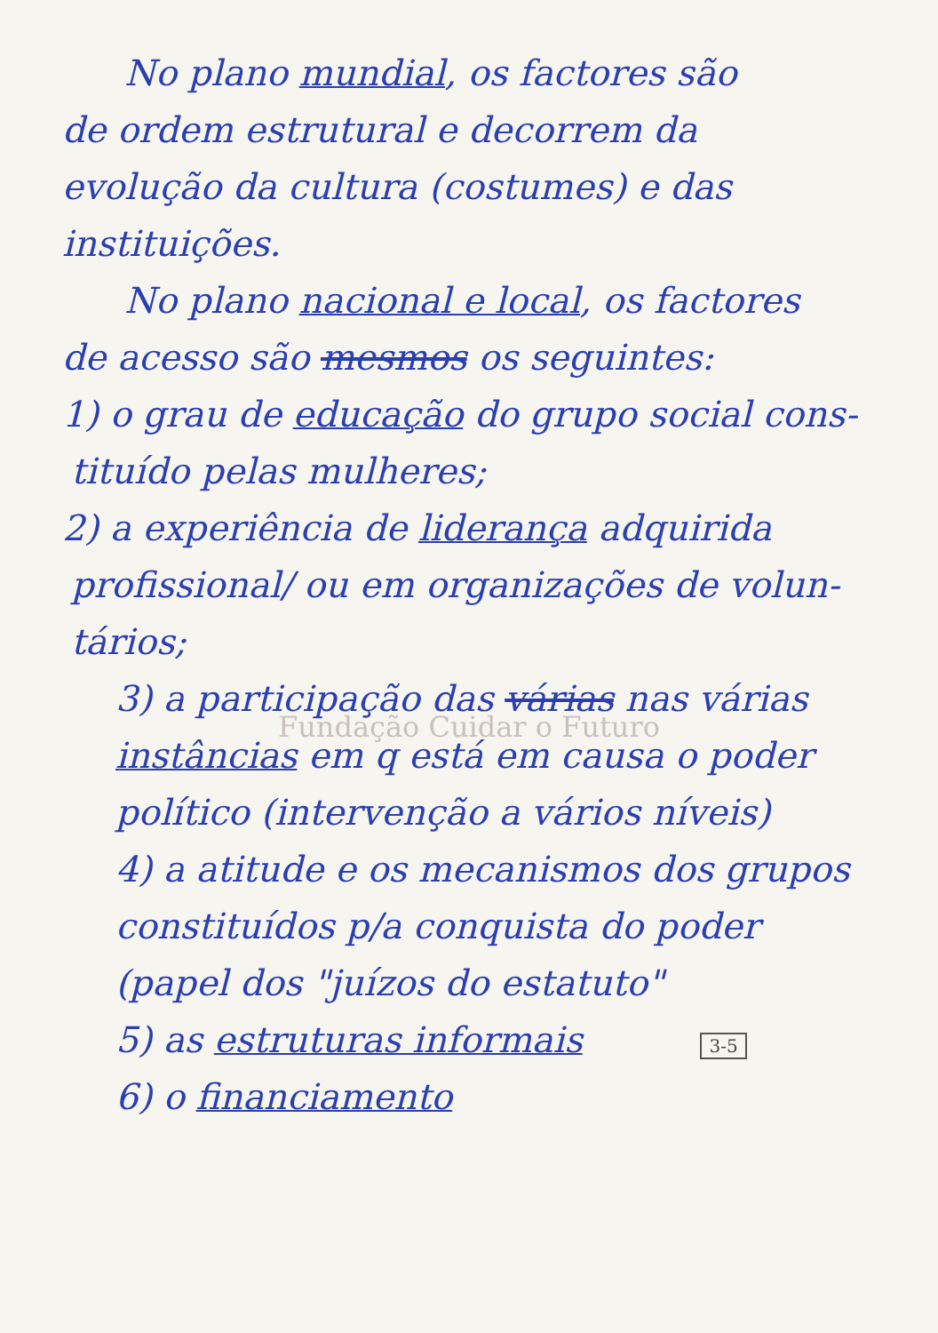No plano mundial, os factores são
de ordem estrutural e decorrem da
evolução da cultura (costumes) e das
instituições.
No plano nacional e local, os factores
de acesso são mesmos os seguintes:
1) o grau de educação do grupo social cons-
tituído pelas mulheres;
2) a experiência de liderança adquirida
profissional/ ou em organizações de volun-
tários;
3) a participação das várias nas várias
Fundação Cuidar o Futuro
instâncias em q está em causa o poder
político (intervenção a vários níveis)
4) a atitude e os mecanismos dos grupos
constituídos p/a conquista do poder
(papel dos "juízos do estatuto"
5) as estruturas informais 3-5
6) o financiamento